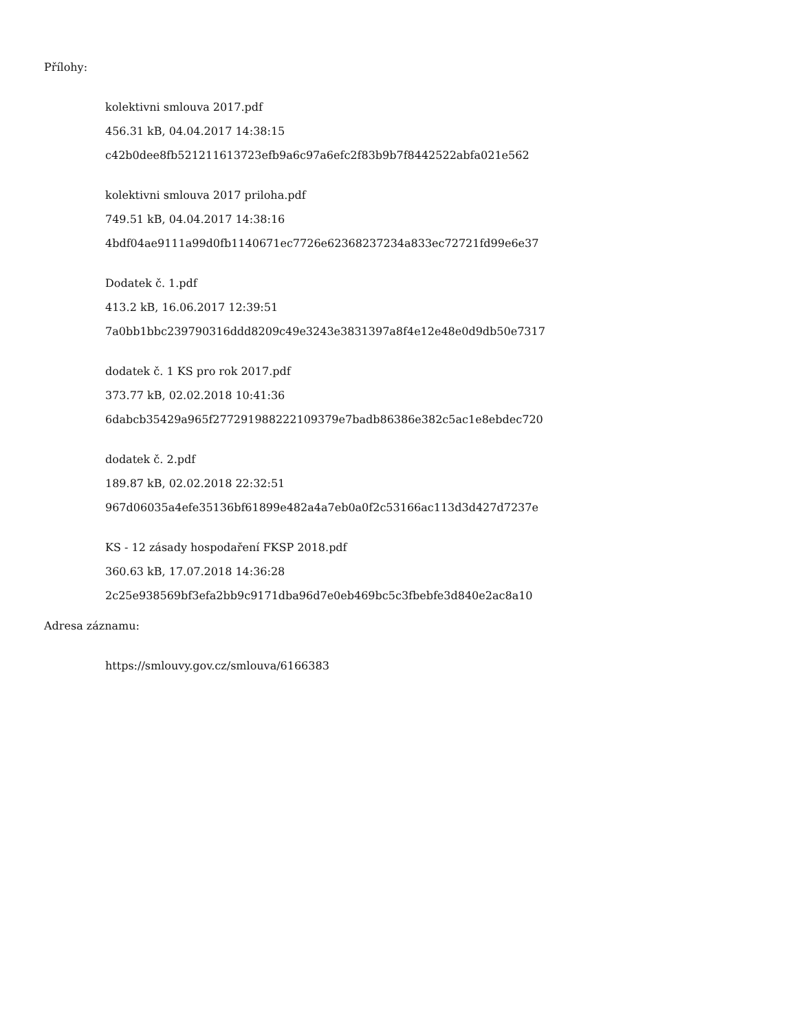Přílohy:
kolektivni smlouva 2017.pdf
456.31 kB, 04.04.2017 14:38:15
c42b0dee8fb521211613723efb9a6c97a6efc2f83b9b7f8442522abfa021e562
kolektivni smlouva 2017 priloha.pdf
749.51 kB, 04.04.2017 14:38:16
4bdf04ae9111a99d0fb1140671ec7726e62368237234a833ec72721fd99e6e37
Dodatek č. 1.pdf
413.2 kB, 16.06.2017 12:39:51
7a0bb1bbc239790316ddd8209c49e3243e3831397a8f4e12e48e0d9db50e7317
dodatek č. 1 KS pro rok 2017.pdf
373.77 kB, 02.02.2018 10:41:36
6dabcb35429a965f277291988222109379e7badb86386e382c5ac1e8ebdec720
dodatek č. 2.pdf
189.87 kB, 02.02.2018 22:32:51
967d06035a4efe35136bf61899e482a4a7eb0a0f2c53166ac113d3d427d7237e
KS - 12 zásady hospodaření FKSP 2018.pdf
360.63 kB, 17.07.2018 14:36:28
2c25e938569bf3efa2bb9c9171dba96d7e0eb469bc5c3fbebfe3d840e2ac8a10
Adresa záznamu:
https://smlouvy.gov.cz/smlouva/6166383